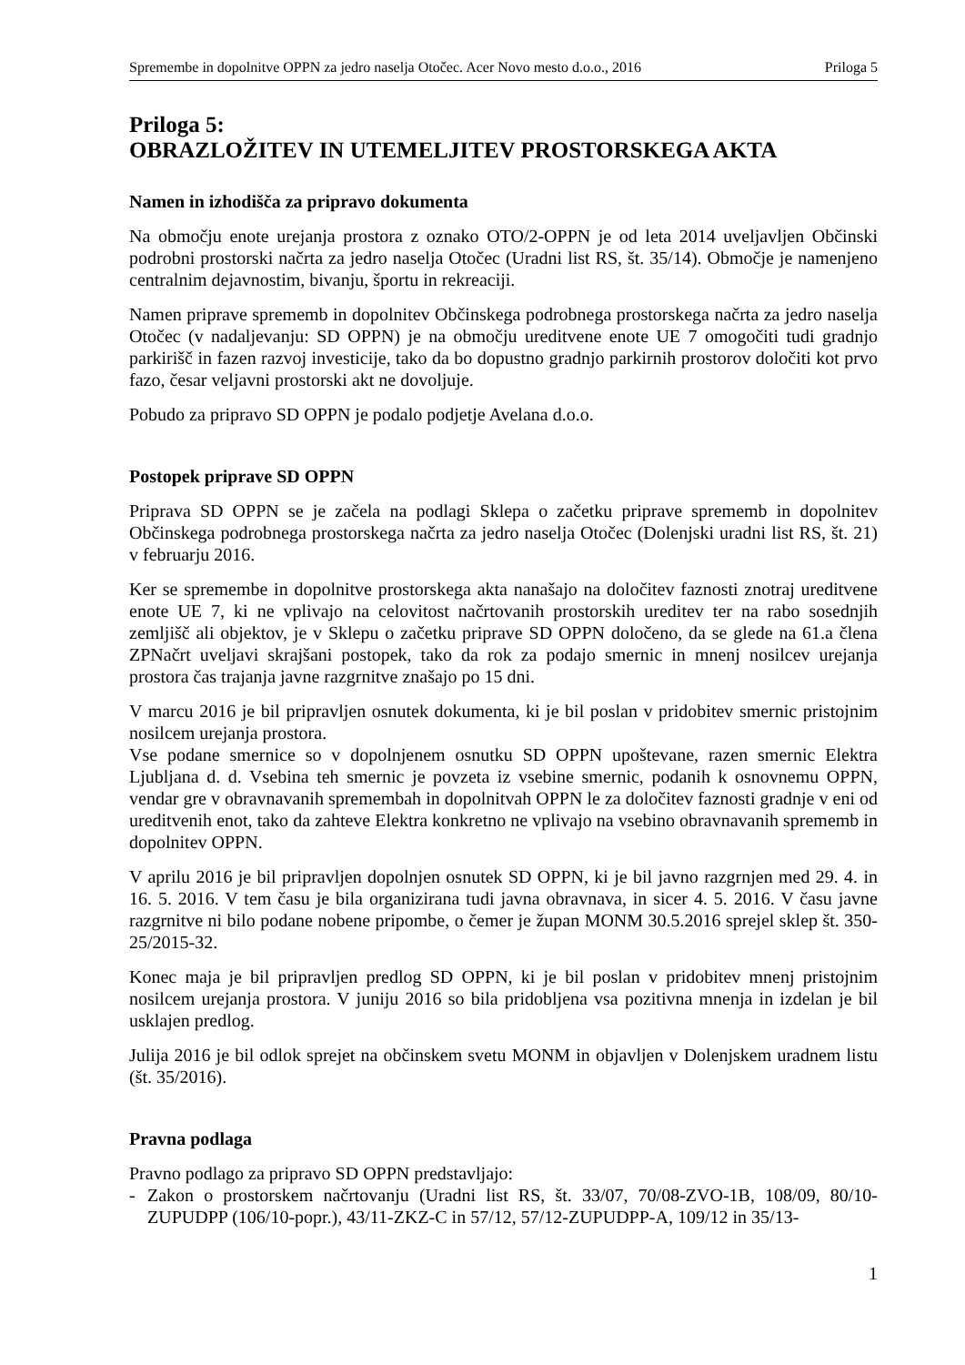Spremembe in dopolnitve OPPN za jedro naselja Otočec. Acer Novo mesto d.o.o., 2016 Priloga 5
Priloga 5:
OBRAZLOŽITEV IN UTEMELJITEV PROSTORSKEGA AKTA
Namen in izhodišča za pripravo dokumenta
Na območju enote urejanja prostora z oznako OTO/2-OPPN je od leta 2014 uveljavljen Občinski podrobni prostorski načrta za jedro naselja Otočec (Uradni list RS, št. 35/14). Območje je namenjeno centralnim dejavnostim, bivanju, športu in rekreaciji.
Namen priprave sprememb in dopolnitev Občinskega podrobnega prostorskega načrta za jedro naselja Otočec (v nadaljevanju: SD OPPN) je na območju ureditvene enote UE 7 omogočiti tudi gradnjo parkirišč in fazen razvoj investicije, tako da bo dopustno gradnjo parkirnih prostorov določiti kot prvo fazo, česar veljavni prostorski akt ne dovoljuje.
Pobudo za pripravo SD OPPN je podalo podjetje Avelana d.o.o.
Postopek priprave SD OPPN
Priprava SD OPPN se je začela na podlagi Sklepa o začetku priprave sprememb in dopolnitev Občinskega podrobnega prostorskega načrta za jedro naselja Otočec (Dolenjski uradni list RS, št. 21) v februarju 2016.
Ker se spremembe in dopolnitve prostorskega akta nanašajo na določitev faznosti znotraj ureditvene enote UE 7, ki ne vplivajo na celovitost načrtovanih prostorskih ureditev ter na rabo sosednjih zemljišč ali objektov, je v Sklepu o začetku priprave SD OPPN določeno, da se glede na 61.a člena ZPNačrt uveljavi skrajšani postopek, tako da rok za podajo smernic in mnenj nosilcev urejanja prostora čas trajanja javne razgrnitve znašajo po 15 dni.
V marcu 2016 je bil pripravljen osnutek dokumenta, ki je bil poslan v pridobitev smernic pristojnim nosilcem urejanja prostora.
Vse podane smernice so v dopolnjenem osnutku SD OPPN upoštevane, razen smernic Elektra Ljubljana d. d. Vsebina teh smernic je povzeta iz vsebine smernic, podanih k osnovnemu OPPN, vendar gre v obravnavanih spremembah in dopolnitvah OPPN le za določitev faznosti gradnje v eni od ureditvenih enot, tako da zahteve Elektra konkretno ne vplivajo na vsebino obravnavanih sprememb in dopolnitev OPPN.
V aprilu 2016 je bil pripravljen dopolnjen osnutek SD OPPN, ki je bil javno razgrnjen med 29. 4. in 16. 5. 2016. V tem času je bila organizirana tudi javna obravnava, in sicer 4. 5. 2016. V času javne razgrnitve ni bilo podane nobene pripombe, o čemer je župan MONM 30.5.2016 sprejel sklep št. 350-25/2015-32.
Konec maja je bil pripravljen predlog SD OPPN, ki je bil poslan v pridobitev mnenj pristojnim nosilcem urejanja prostora. V juniju 2016 so bila pridobljena vsa pozitivna mnenja in izdelan je bil usklajen predlog.
Julija 2016 je bil odlok sprejet na občinskem svetu MONM in objavljen v Dolenjskem uradnem listu (št. 35/2016).
Pravna podlaga
Pravno podlago za pripravo SD OPPN predstavljajo:
- Zakon o prostorskem načrtovanju (Uradni list RS, št. 33/07, 70/08-ZVO-1B, 108/09, 80/10-ZUPUDPP (106/10-popr.), 43/11-ZKZ-C in 57/12, 57/12-ZUPUDPP-A, 109/12 in 35/13-
1